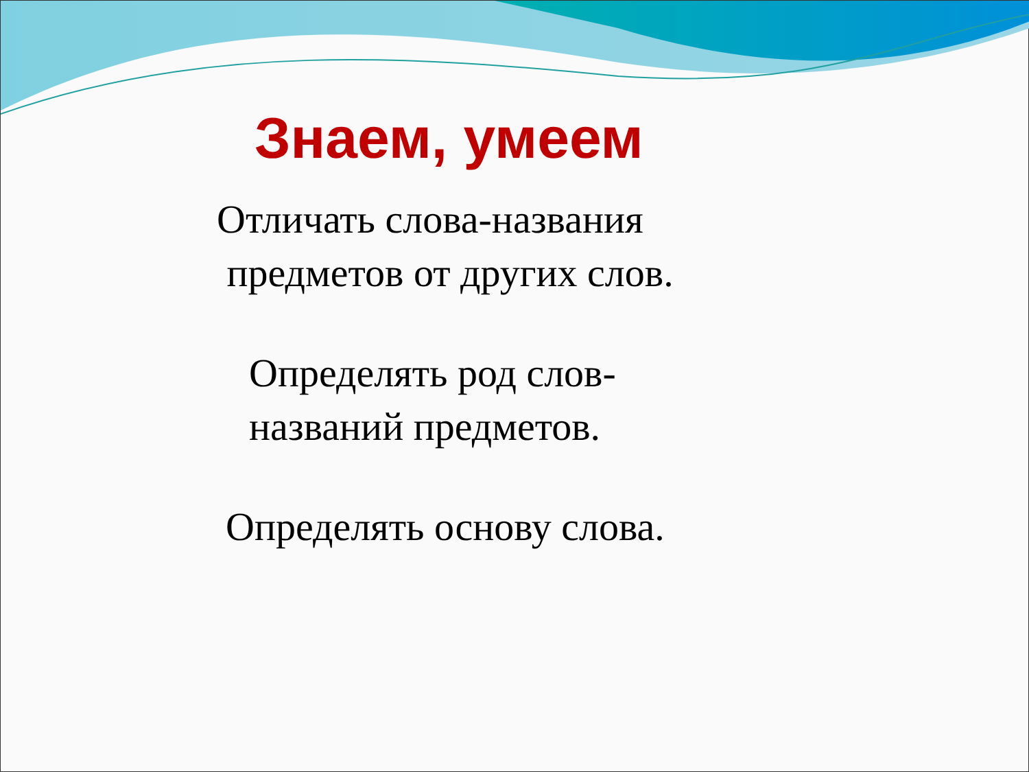Знаем, умеем
Отличать слова-названия
предметов от других слов.
Определять род слов-
названий предметов.
Определять основу слова.